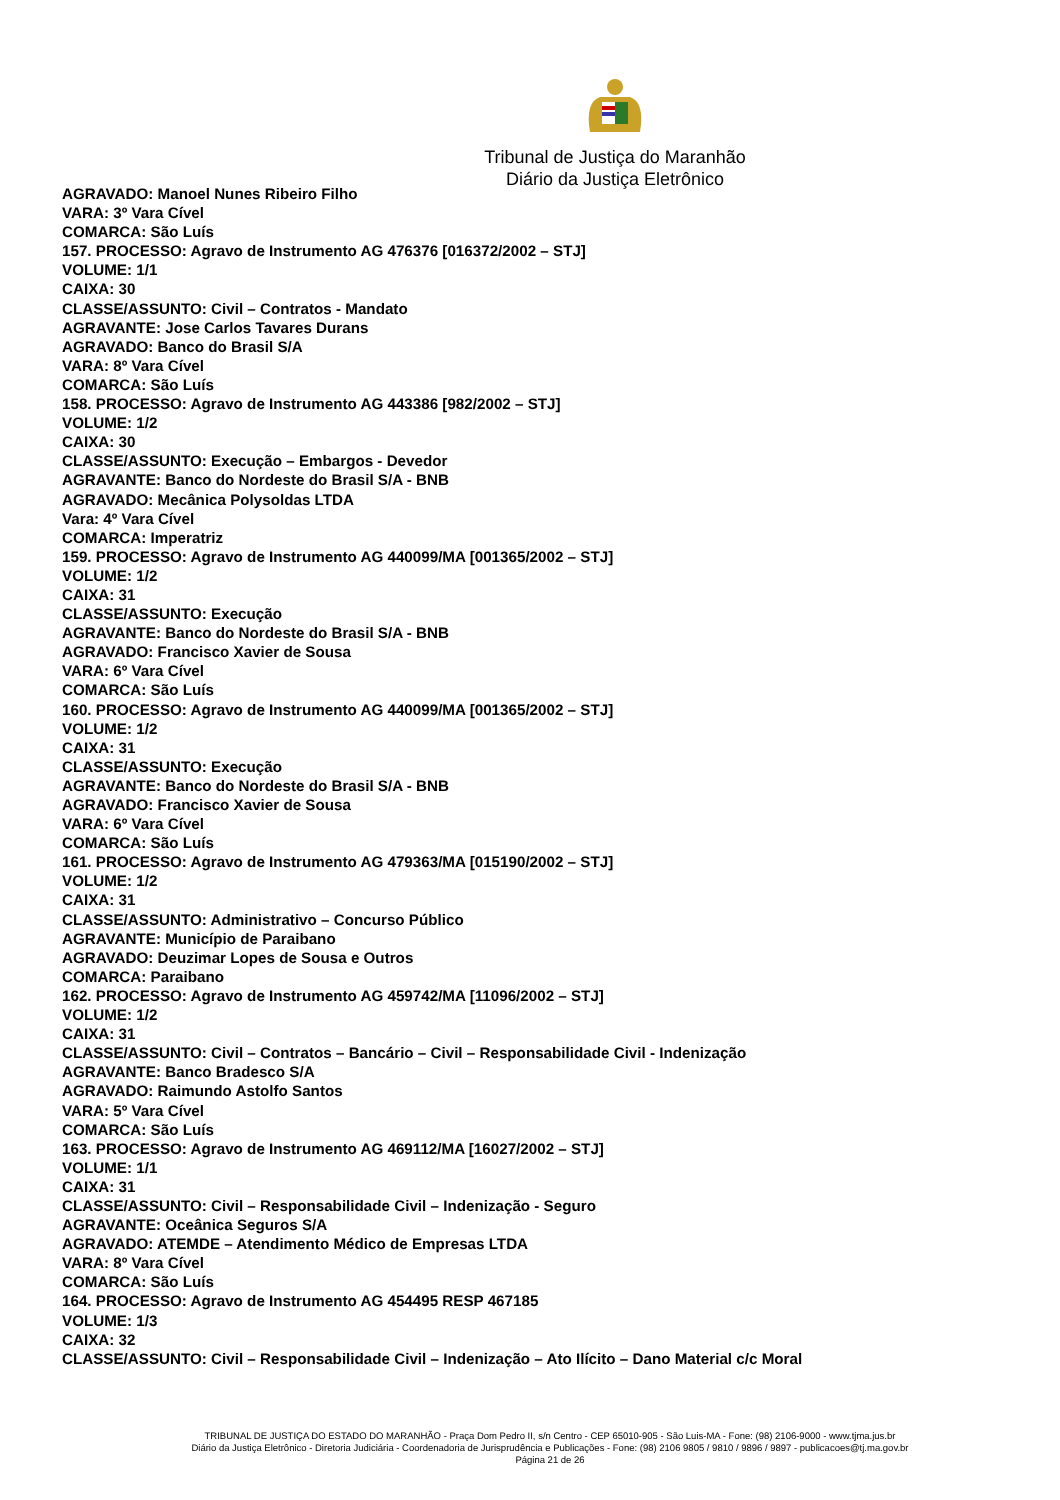Tribunal de Justiça do Maranhão
Diário da Justiça Eletrônico
AGRAVADO: Manoel Nunes Ribeiro Filho
VARA: 3º Vara Cível
COMARCA: São Luís
157. PROCESSO: Agravo de Instrumento AG 476376 [016372/2002 – STJ]
VOLUME: 1/1
CAIXA: 30
CLASSE/ASSUNTO: Civil – Contratos - Mandato
AGRAVANTE: Jose Carlos Tavares Durans
AGRAVADO: Banco do Brasil S/A
VARA: 8º Vara Cível
COMARCA: São Luís
158. PROCESSO: Agravo de Instrumento AG 443386 [982/2002 – STJ]
VOLUME: 1/2
CAIXA: 30
CLASSE/ASSUNTO: Execução – Embargos - Devedor
AGRAVANTE: Banco do Nordeste do Brasil S/A - BNB
AGRAVADO: Mecânica Polysoldas LTDA
Vara: 4º Vara Cível
COMARCA: Imperatriz
159. PROCESSO: Agravo de Instrumento AG 440099/MA [001365/2002 – STJ]
VOLUME: 1/2
CAIXA: 31
CLASSE/ASSUNTO: Execução
AGRAVANTE: Banco do Nordeste do Brasil S/A - BNB
AGRAVADO: Francisco Xavier de Sousa
VARA: 6º Vara Cível
COMARCA: São Luís
160. PROCESSO: Agravo de Instrumento AG 440099/MA [001365/2002 – STJ]
VOLUME: 1/2
CAIXA: 31
CLASSE/ASSUNTO: Execução
AGRAVANTE: Banco do Nordeste do Brasil S/A - BNB
AGRAVADO: Francisco Xavier de Sousa
VARA: 6º Vara Cível
COMARCA: São Luís
161. PROCESSO: Agravo de Instrumento AG 479363/MA [015190/2002 – STJ]
VOLUME: 1/2
CAIXA: 31
CLASSE/ASSUNTO: Administrativo – Concurso Público
AGRAVANTE: Município de Paraibano
AGRAVADO: Deuzimar Lopes de Sousa e Outros
COMARCA: Paraibano
162. PROCESSO: Agravo de Instrumento AG 459742/MA [11096/2002 – STJ]
VOLUME: 1/2
CAIXA: 31
CLASSE/ASSUNTO: Civil – Contratos – Bancário – Civil – Responsabilidade Civil - Indenização
AGRAVANTE: Banco Bradesco S/A
AGRAVADO: Raimundo Astolfo Santos
VARA: 5º Vara Cível
COMARCA: São Luís
163. PROCESSO: Agravo de Instrumento AG 469112/MA [16027/2002 – STJ]
VOLUME: 1/1
CAIXA: 31
CLASSE/ASSUNTO: Civil – Responsabilidade Civil – Indenização - Seguro
AGRAVANTE: Oceânica Seguros S/A
AGRAVADO: ATEMDE – Atendimento Médico de Empresas LTDA
VARA: 8º Vara Cível
COMARCA: São Luís
164. PROCESSO: Agravo de Instrumento AG 454495 RESP 467185
VOLUME: 1/3
CAIXA: 32
CLASSE/ASSUNTO: Civil – Responsabilidade Civil – Indenização – Ato Ilícito – Dano Material c/c Moral
TRIBUNAL DE JUSTIÇA DO ESTADO DO MARANHÃO - Praça Dom Pedro II, s/n Centro - CEP 65010-905 - São Luis-MA - Fone: (98) 2106-9000 - www.tjma.jus.br
Diário da Justiça Eletrônico - Diretoria Judiciária - Coordenadoria de Jurisprudência e Publicações - Fone: (98) 2106 9805 / 9810 / 9896 / 9897 - publicacoes@tj.ma.gov.br
Página 21 de 26